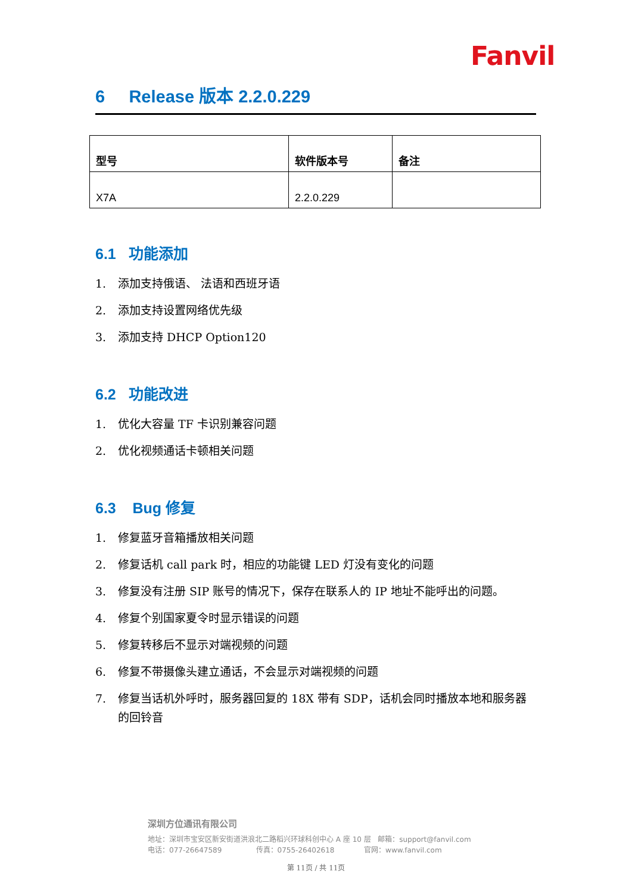Fanvil
6 Release 版本 2.2.0.229
| 型号 | 软件版本号 | 备注 |
| --- | --- | --- |
| X7A | 2.2.0.229 | |
6.1 功能添加
1. 添加支持俄语、 法语和西班牙语
2. 添加支持设置网络优先级
3. 添加支持 DHCP Option120
6.2 功能改进
1. 优化大容量 TF 卡识别兼容问题
2. 优化视频通话卡顿相关问题
6.3 Bug 修复
1. 修复蓝牙音箱播放相关问题
2. 修复话机 call park 时，相应的功能键 LED 灯没有变化的问题
3. 修复没有注册 SIP 账号的情况下，保存在联系人的 IP 地址不能呼出的问题。
4. 修复个别国家夏令时显示错误的问题
5. 修复转移后不显示对端视频的问题
6. 修复不带摄像头建立通话，不会显示对端视频的问题
7. 修复当话机外呼时，服务器回复的 18X 带有 SDP，话机会同时播放本地和服务器的回铃音
深圳方位通讯有限公司
地址：深圳市宝安区新安街道洪浪北二路稻兴环球科创中心 A 座 10 层 邮箱：support@fanvil.com
电话：077-26647589 传真：0755-26402618 官网：www.fanvil.com
第 11页 / 共 11页